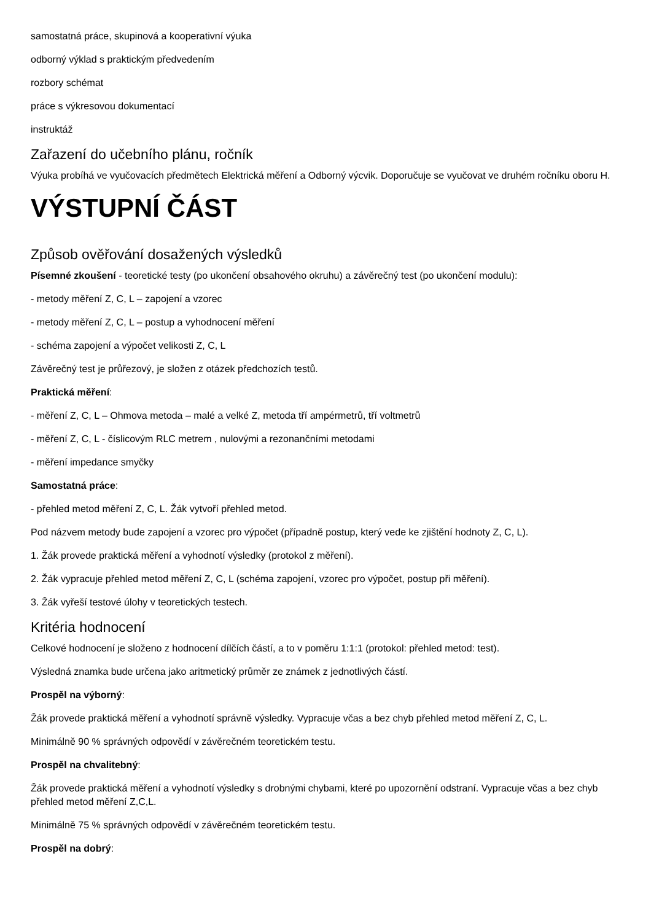samostatná práce, skupinová a kooperativní výuka
odborný výklad s praktickým předvedením
rozbory schémat
práce s výkresovou dokumentací
instruktáž
Zařazení do učebního plánu, ročník
Výuka probíhá ve vyučovacích předmětech Elektrická měření a Odborný výcvik. Doporučuje se vyučovat ve druhém ročníku oboru H.
VÝSTUPNÍ ČÁST
Způsob ověřování dosažených výsledků
Písemné zkoušení - teoretické testy (po ukončení obsahového okruhu) a závěrečný test (po ukončení modulu):
- metody měření Z, C, L – zapojení a vzorec
- metody měření Z, C, L – postup a vyhodnocení měření
- schéma zapojení a výpočet velikosti Z, C, L
Závěrečný test je průřezový, je složen z otázek předchozích testů.
Praktická měření:
- měření Z, C, L – Ohmova metoda – malé a velké Z, metoda tří ampérmetrů, tří voltmetrů
- měření Z, C, L - číslicovým RLC metrem , nulovými a rezonančními metodami
- měření impedance smyčky
Samostatná práce:
- přehled metod měření Z, C, L. Žák vytvoří přehled metod.
Pod názvem metody bude zapojení a vzorec pro výpočet (případně postup, který vede ke zjištění hodnoty Z, C, L).
1. Žák provede praktická měření a vyhodnotí výsledky (protokol z měření).
2. Žák vypracuje přehled metod měření Z, C, L (schéma zapojení, vzorec pro výpočet, postup při měření).
3. Žák vyřeší testové úlohy v teoretických testech.
Kritéria hodnocení
Celkové hodnocení je složeno z hodnocení dílčích částí, a to v poměru 1:1:1 (protokol: přehled metod: test).
Výsledná znamka bude určena jako aritmetický průměr ze známek z jednotlivých částí.
Prospěl na výborný:
Žák provede praktická měření a vyhodnotí správně výsledky. Vypracuje včas a bez chyb přehled metod měření Z, C, L.
Minimálně 90 % správných odpovědí v závěrečném teoretickém testu.
Prospěl na chvalitebný:
Žák provede praktická měření a vyhodnotí výsledky s drobnými chybami, které po upozornění odstraní. Vypracuje včas a bez chyb přehled metod měření Z,C,L.
Minimálně 75 % správných odpovědí v závěrečném teoretickém testu.
Prospěl na dobrý: